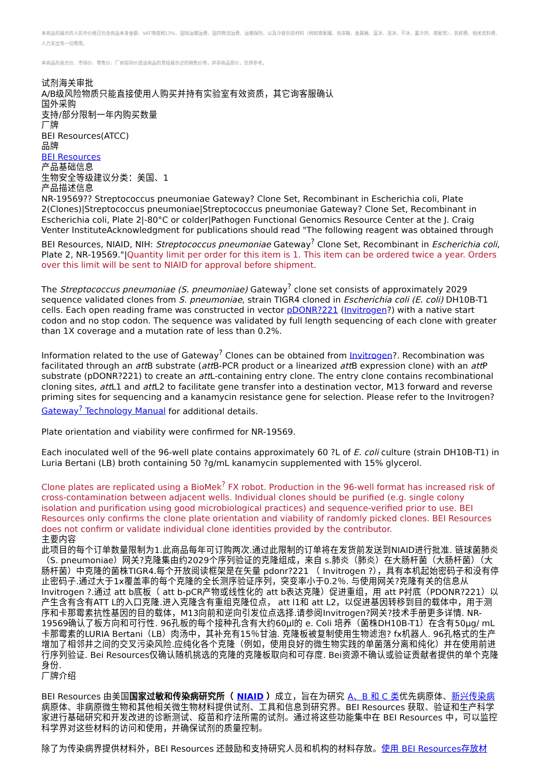本商品的展示的人民币价格已包含商品本身金额、VAT增值税13%、国际运输运费、国内物流运费、运输保险、以及冷链包装材料（例如液氮罐、泡沫箱、金属桶、蓝冰、湿冰、干冰、蓄冷剂、液氮等）、装卸费、相关资料费、人力支出等一切费用。
本商品的美元价、市场价、零售价、厂商指导价或该商品的曾经展示过的销售价等，并非商品原价，仅供参考。
试剂海关审批
A/B级风险物质只能直接使用人购买并持有实验室有效资质，其它询客服确认
国外采购
支持/部分限制一年内购买数量
厂牌
BEI Resources(ATCC)
品牌
BEI Resources
产品基础信息
生物安全等级建议分类：美国、1
产品描述信息
NR-19569?? Streptococcus pneumoniae Gateway? Clone Set, Recombinant in Escherichia coli, Plate 2(Clones)|Streptococcus pneumoniae|Streptococcus pneumoniae Gateway? Clone Set, Recombinant in Escherichia coli, Plate 2|-80°C or colder|Pathogen Functional Genomics Resource Center at the J. Craig Venter InstituteAcknowledgment for publications should read "The following reagent was obtained through BEI Resources, NIAID, NIH: Streptococcus pneumoniae Gateway<sup>?</sup> Clone Set, Recombinant in Escherichia coli, Plate 2, NR-19569."|Quantity limit per order for this item is 1. This item can be ordered twice a year. Orders over this limit will be sent to NIAID for approval before shipment.
The Streptococcus pneumoniae (S. pneumoniae) Gateway<sup>?</sup> clone set consists of approximately 2029 sequence validated clones from S. pneumoniae, strain TIGR4 cloned in Escherichia coli (E. coli) DH10B-T1 cells. Each open reading frame was constructed in vector pDONR?221 (Invitrogen?) with a native start codon and no stop codon. The sequence was validated by full length sequencing of each clone with greater than 1X coverage and a mutation rate of less than 0.2%.
Information related to the use of Gateway<sup>?</sup> Clones can be obtained from Invitrogen?. Recombination was facilitated through an att B substrate (att B-PCR product or a linearized att B expression clone) with an att P substrate (pDONR?221) to create an att L-containing entry clone. The entry clone contains recombinational cloning sites, att L1 and att L2 to facilitate gene transfer into a destination vector, M13 forward and reverse priming sites for sequencing and a kanamycin resistance gene for selection. Please refer to the Invitrogen? Gateway<sup>?</sup> Technology Manual for additional details.
Plate orientation and viability were confirmed for NR-19569.
Each inoculated well of the 96-well plate contains approximately 60 ?L of E. coli culture (strain DH10B-T1) in Luria Bertani (LB) broth containing 50 ?g/mL kanamycin supplemented with 15% glycerol.
Clone plates are replicated using a BioMek<sup>?</sup> FX robot. Production in the 96-well format has increased risk of cross-contamination between adjacent wells. Individual clones should be purified (e.g. single colony isolation and purification using good microbiological practices) and sequence-verified prior to use. BEI Resources only confirms the clone plate orientation and viability of randomly picked clones. BEI Resources does not confirm or validate individual clone identities provided by the contributor.
主要内容
此项目的每个订单数量限制为1.此商品每年可订购两次.通过此限制的订单将在发货前发送到NIAID进行批准. 链球菌肺炎（S. pneumoniae）网关?克隆集由约2029个序列验证的克隆组成，来自 s.肺炎（肺炎）在大肠杆菌（大肠杆菌）（大肠杆菌）中克隆的菌株TIGR4.每个开放阅读框架是在矢量 pdonr?221 （ Invitrogen ?），具有本机起始密码子和没有停止密码子.通过大于1x覆盖率的每个克隆的全长测序验证序列，突变率小于0.2％. 与使用网关?克隆有关的信息从 Invitrogen ?.通过 att b底板（ att b-pCR产物或线性化的 att b表达克隆）促进重组，用 att P衬底（PDONR?221）以产生含有含有ATT L的入口克隆.进入克隆含有重组克隆位点， att l1和 att L2，以促进基因转移到目的载体中，用于测序和卡那霉素抗性基因的目的载体，M13向前和逆向引发位点选择.请参阅Invitrogen?网关?技术手册更多详情. NR-19569确认了板方向和可行性. 96孔板的每个接种孔含有大约60μl的 e. Coli 培养（菌株DH10B-T1）在含有50μg/ mL卡那霉素的LURIA Bertani（LB）肉汤中，其补充有15％甘油. 克隆板被复制使用生物滤泡? fx机器人. 96孔格式的生产增加了相邻井之间的交叉污染风险.应纯化各个克隆（例如，使用良好的微生物实践的单菌落分离和纯化）并在使用前进行序列验证. Bei Resources仅确认随机挑选的克隆的克隆板取向和可存度. Bei资源不确认或验证贡献者提供的单个克隆身份.
厂牌介绍
BEI Resources 由美国国家过敏和传染病研究所（ NIAID ）成立，旨在为研究 A、B 和 C 类优先病原体、新兴传染病病原体、非病原微生物和其他相关微生物材料提供试剂、工具和信息到研究界。BEI Resources 获取、验证和生产科学家进行基础研究和开发改进的诊断测试、疫苗和疗法所需的试剂。通过将这些功能集中在 BEI Resources 中，可以监控科学界对这些材料的访问和使用，并确保试剂的质量控制。
除了为传染病界提供材料外，BEI Resources 还鼓励和支持研究人员和机构的材料存放。使用 BEI Resources存放材